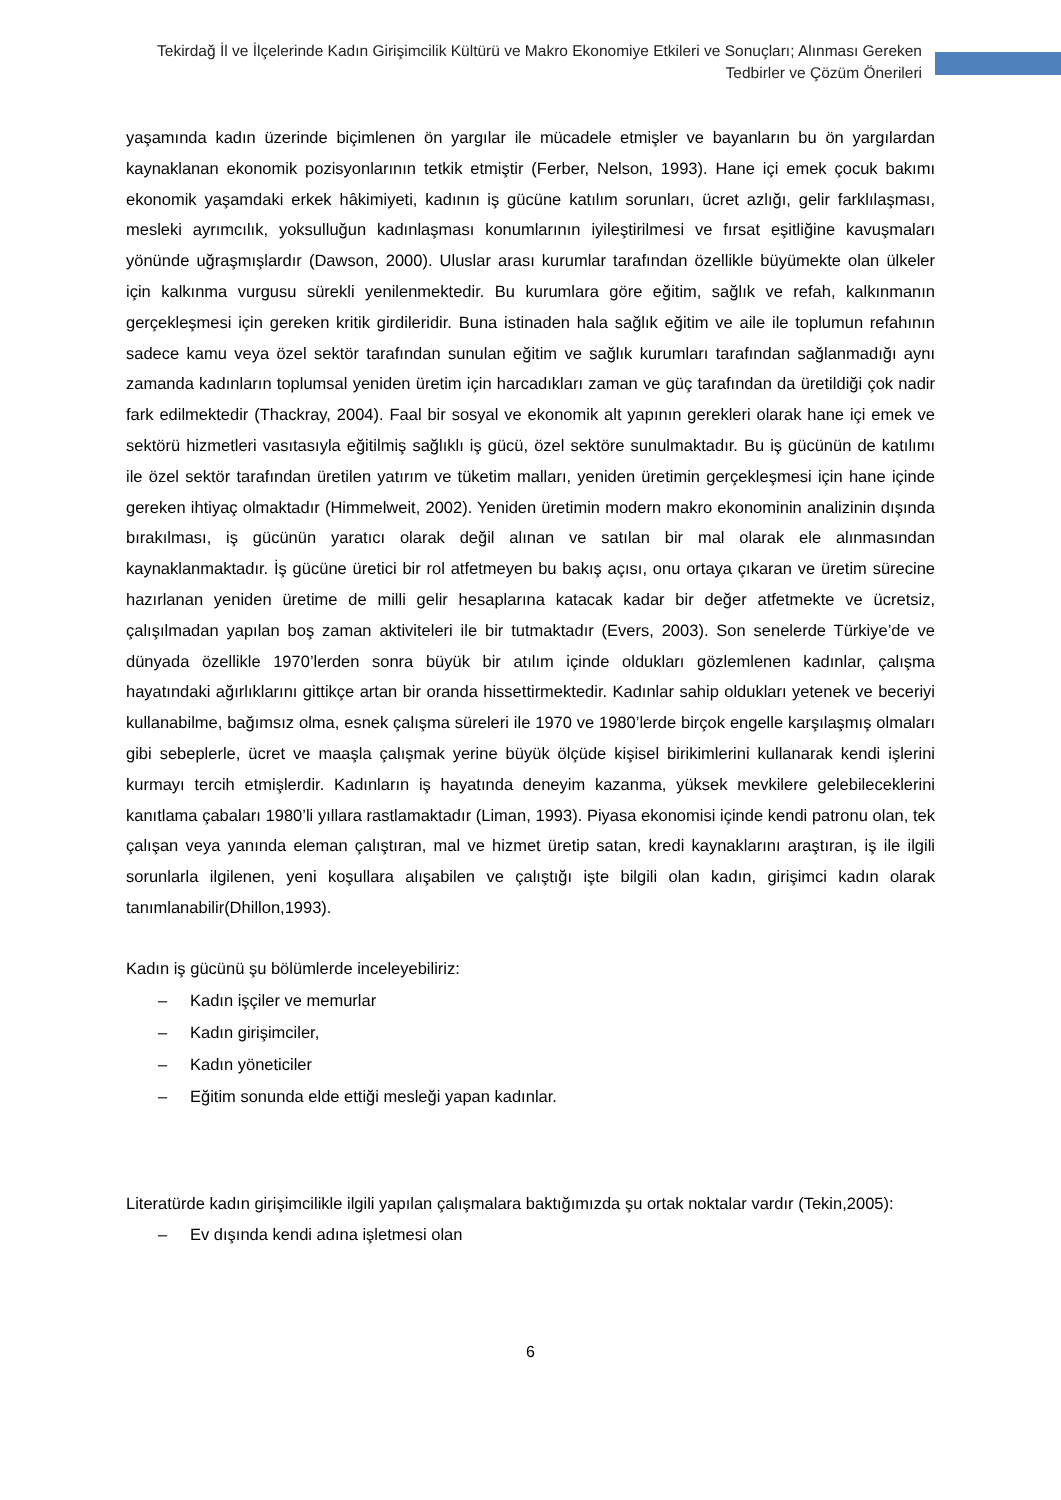Tekirdağ İl ve İlçelerinde Kadın Girişimcilik Kültürü ve Makro Ekonomiye Etkileri ve Sonuçları; Alınması Gereken Tedbirler ve Çözüm Önerileri
yaşamında kadın üzerinde biçimlenen ön yargılar ile mücadele etmişler ve bayanların bu ön yargılardan kaynaklanan ekonomik pozisyonlarının tetkik etmiştir (Ferber, Nelson, 1993). Hane içi emek çocuk bakımı ekonomik yaşamdaki erkek hâkimiyeti, kadının iş gücüne katılım sorunları, ücret azlığı, gelir farklılaşması, mesleki ayrımcılık, yoksulluğun kadınlaşması konumlarının iyileştirilmesi ve fırsat eşitliğine kavuşmaları yönünde uğraşmışlardır (Dawson, 2000). Uluslar arası kurumlar tarafından özellikle büyümekte olan ülkeler için kalkınma vurgusu sürekli yenilenmektedir. Bu kurumlara göre eğitim, sağlık ve refah, kalkınmanın gerçekleşmesi için gereken kritik girdileridir. Buna istinaden hala sağlık eğitim ve aile ile toplumun refahının sadece kamu veya özel sektör tarafından sunulan eğitim ve sağlık kurumları tarafından sağlanmadığı aynı zamanda kadınların toplumsal yeniden üretim için harcadıkları zaman ve güç tarafından da üretildiği çok nadir fark edilmektedir (Thackray, 2004). Faal bir sosyal ve ekonomik alt yapının gerekleri olarak hane içi emek ve sektörü hizmetleri vasıtasıyla eğitilmiş sağlıklı iş gücü, özel sektöre sunulmaktadır. Bu iş gücünün de katılımı ile özel sektör tarafından üretilen yatırım ve tüketim malları, yeniden üretimin gerçekleşmesi için hane içinde gereken ihtiyaç olmaktadır (Himmelweit, 2002). Yeniden üretimin modern makro ekonominin analizinin dışında bırakılması, iş gücünün yaratıcı olarak değil alınan ve satılan bir mal olarak ele alınmasından kaynaklanmaktadır. İş gücüne üretici bir rol atfetmeyen bu bakış açısı, onu ortaya çıkaran ve üretim sürecine hazırlanan yeniden üretime de milli gelir hesaplarına katacak kadar bir değer atfetmekte ve ücretsiz, çalışılmadan yapılan boş zaman aktiviteleri ile bir tutmaktadır (Evers, 2003). Son senelerde Türkiye’de ve dünyada özellikle 1970’lerden sonra büyük bir atılım içinde oldukları gözlemlenen kadınlar, çalışma hayatındaki ağırlıklarını gittikçe artan bir oranda hissettirmektedir. Kadınlar sahip oldukları yetenek ve beceriyi kullanabilme, bağımsız olma, esnek çalışma süreleri ile 1970 ve 1980’lerde birçok engelle karşılaşmış olmaları gibi sebeplerle, ücret ve maaşla çalışmak yerine büyük ölçüde kişisel birikimlerini kullanarak kendi işlerini kurmayı tercih etmişlerdir. Kadınların iş hayatında deneyim kazanma, yüksek mevkilere gelebileceklerini kanıtlama çabaları 1980’li yıllara rastlamaktadır (Liman, 1993). Piyasa ekonomisi içinde kendi patronu olan, tek çalışan veya yanında eleman çalıştıran, mal ve hizmet üretip satan, kredi kaynaklarını araştıran, iş ile ilgili sorunlarla ilgilenen, yeni koşullara alışabilen ve çalıştığı işte bilgili olan kadın, girişimci kadın olarak tanımlanabilir(Dhillon,1993).
Kadın iş gücünü şu bölümlerde inceleyebiliriz:
– Kadın işçiler ve memurlar
– Kadın girişimciler,
– Kadın yöneticiler
– Eğitim sonunda elde ettiği mesleği yapan kadınlar.
Literatürde kadın girişimcilikle ilgili yapılan çalışmalara baktığımızda şu ortak noktalar vardır (Tekin,2005):
– Ev dışında kendi adına işletmesi olan
6